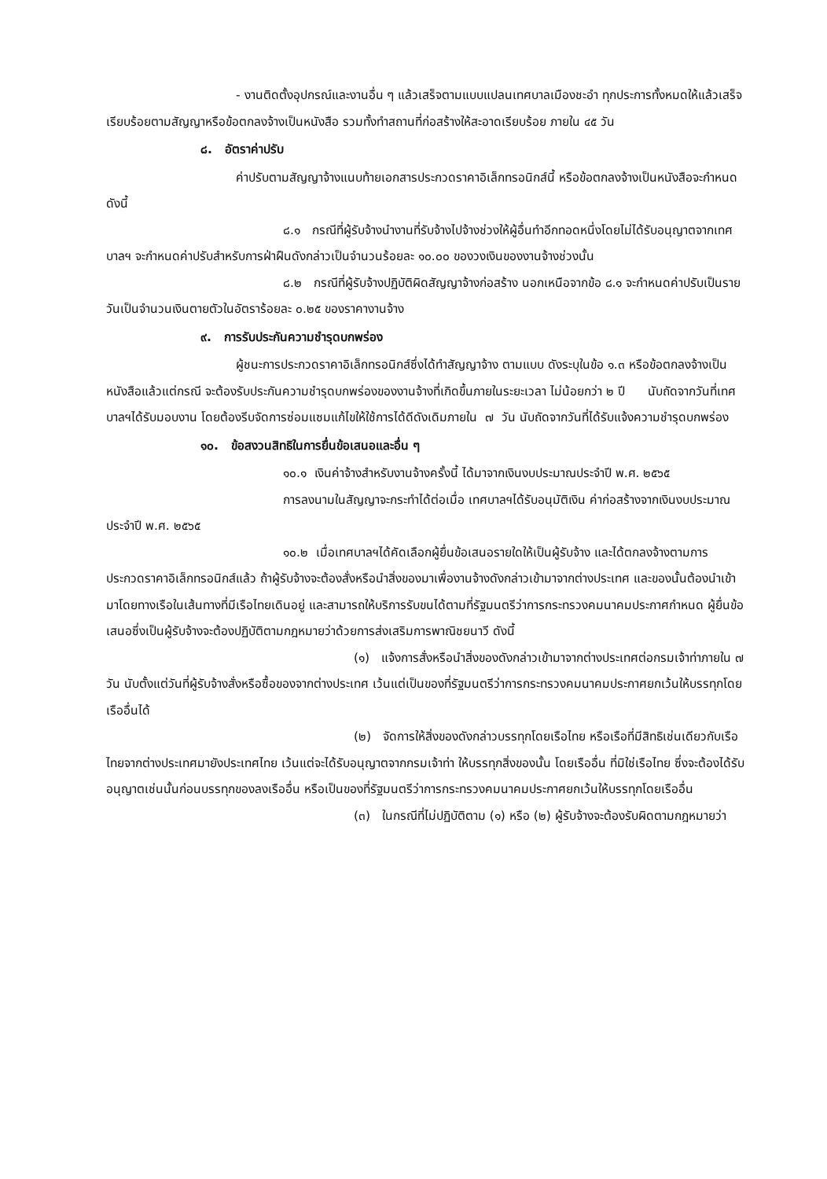- งานติดตั้งอุปกรณ์และงานอื่น ๆ แล้วเสร็จตามแบบแปลนเทศบาลเมืองชะอำ ทุกประการทั้งหมดให้แล้วเสร็จเรียบร้อยตามสัญญาหรือข้อตกลงจ้างเป็นหนังสือ รวมทั้งทำสถานที่ก่อสร้างให้สะอาดเรียบร้อย ภายใน ๔๕ วัน
๘. อัตราค่าปรับ
ค่าปรับตามสัญญาจ้างแนบท้ายเอกสารประกวดราคาอิเล็กทรอนิกส์นี้ หรือข้อตกลงจ้างเป็นหนังสือจะกำหนด ดังนี้
๘.๑ กรณีที่ผู้รับจ้างนำงานที่รับจ้างไปจ้างช่วงให้ผู้อื่นทำอีกทอดหนึ่งโดยไม่ได้รับอนุญาตจากเทศบาลฯ จะกำหนดค่าปรับสำหรับการฝ่าฝืนดังกล่าวเป็นจำนวนร้อยละ ๑๐.๐๐ ของวงเงินของงานจ้างช่วงนั้น
๘.๒ กรณีที่ผู้รับจ้างปฏิบัติผิดสัญญาจ้างก่อสร้าง นอกเหนือจากข้อ ๘.๑ จะกำหนดค่าปรับเป็นรายวันเป็นจำนวนเงินตายตัวในอัตราร้อยละ ๐.๒๕ ของราคางานจ้าง
๙. การรับประกันความชำรุดบกพร่อง
ผู้ชนะการประกวดราคาอิเล็กทรอนิกส์ซึ่งได้ทำสัญญาจ้าง ตามแบบ ดังระบุในข้อ ๑.๓ หรือข้อตกลงจ้างเป็นหนังสือแล้วแต่กรณี จะต้องรับประกันความชำรุดบกพร่องของงานจ้างที่เกิดขึ้นภายในระยะเวลา ไม่น้อยกว่า ๒ ปี นับถัดจากวันที่เทศบาลฯได้รับมอบงาน โดยต้องรีบจัดการซ่อมแซมแก้ไขให้ใช้การได้ดีดังเดิมภายใน ๗ วัน นับถัดจากวันที่ได้รับแจ้งความชำรุดบกพร่อง
๑๐. ข้อสงวนสิทธิในการยื่นข้อเสนอและอื่น ๆ
๑๐.๑ เงินค่าจ้างสำหรับงานจ้างครั้งนี้ ได้มาจากเงินงบประมาณประจำปี พ.ศ. ๒๕๖๕
การลงนามในสัญญาจะกระทำได้ต่อเมื่อ เทศบาลฯได้รับอนุมัติเงิน ค่าก่อสร้างจากเงินงบประมาณประจำปี พ.ศ. ๒๕๖๕
๑๐.๒ เมื่อเทศบาลฯได้คัดเลือกผู้ยื่นข้อเสนอรายใดให้เป็นผู้รับจ้าง และได้ตกลงจ้างตามการประกวดราคาอิเล็กทรอนิกส์แล้ว ถ้าผู้รับจ้างจะต้องสั่งหรือนำสิ่งของมาเพื่องานจ้างดังกล่าวเข้ามาจากต่างประเทศ และของนั้นต้องนำเข้ามาโดยทางเรือในเส้นทางที่มีเรือไทยเดินอยู่ และสามารถให้บริการรับขนได้ตามที่รัฐมนตรีว่าการกระทรวงคมนาคมประกาศกำหนด ผู้ยื่นข้อเสนอซึ่งเป็นผู้รับจ้างจะต้องปฏิบัติตามกฎหมายว่าด้วยการส่งเสริมการพาณิชยนาวี ดังนี้
(๑) แจ้งการสั่งหรือนำสิ่งของดังกล่าวเข้ามาจากต่างประเทศต่อกรมเจ้าท่าภายใน ๗ วัน นับตั้งแต่วันที่ผู้รับจ้างสั่งหรือซื้อของจากต่างประเทศ เว้นแต่เป็นของที่รัฐมนตรีว่าการกระทรวงคมนาคมประกาศยกเว้นให้บรรทุกโดยเรืออื่นได้
(๒) จัดการให้สิ่งของดังกล่าวบรรทุกโดยเรือไทย หรือเรือที่มีสิทธิเช่นเดียวกับเรือไทยจากต่างประเทศมายังประเทศไทย เว้นแต่จะได้รับอนุญาตจากกรมเจ้าท่า ให้บรรทุกสิ่งของนั้น โดยเรืออื่น ที่มิใช่เรือไทย ซึ่งจะต้องได้รับอนุญาตเช่นนั้นก่อนบรรทุกของลงเรืออื่น หรือเป็นของที่รัฐมนตรีว่าการกระทรวงคมนาคมประกาศยกเว้นให้บรรทุกโดยเรืออื่น
(๓) ในกรณีที่ไม่ปฏิบัติตาม (๑) หรือ (๒) ผู้รับจ้างจะต้องรับผิดตามกฎหมายว่า